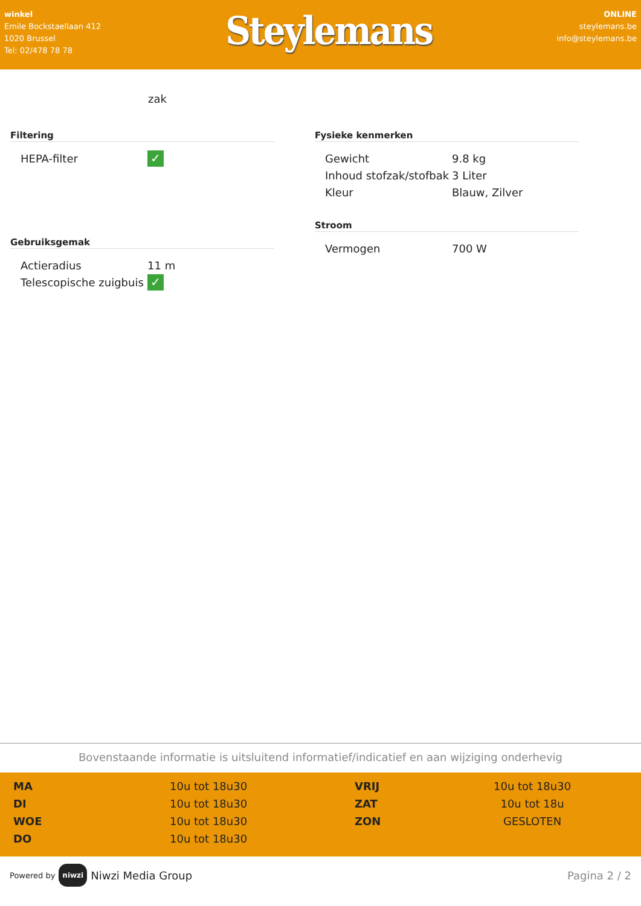winkel
Emile Bockstaellaan 412
1020 Brussel
Tel: 02/478 78 78
Steylemans
ONLINE
steylemans.be
info@steylemans.be
zak
Filtering
| HEPA-filter | ✓ |
Gebruiksgemak
| Actieradius | 11 m |
| Telescopische zuigbuis | ✓ |
Fysieke kenmerken
| Gewicht | 9.8 kg |
| Inhoud stofzak/stofbak | 3 Liter |
| Kleur | Blauw, Zilver |
Stroom
| Vermogen | 700 W |
Bovenstaande informatie is uitsluitend informatief/indicatief en aan wijziging onderhevig
| MA | 10u tot 18u30 | VRIJ | 10u tot 18u30 |
| DI | 10u tot 18u30 | ZAT | 10u tot 18u |
| WOE | 10u tot 18u30 | ZON | GESLOTEN |
| DO | 10u tot 18u30 | | |
Powered by niwzi Niwzi Media Group
Pagina 2 / 2